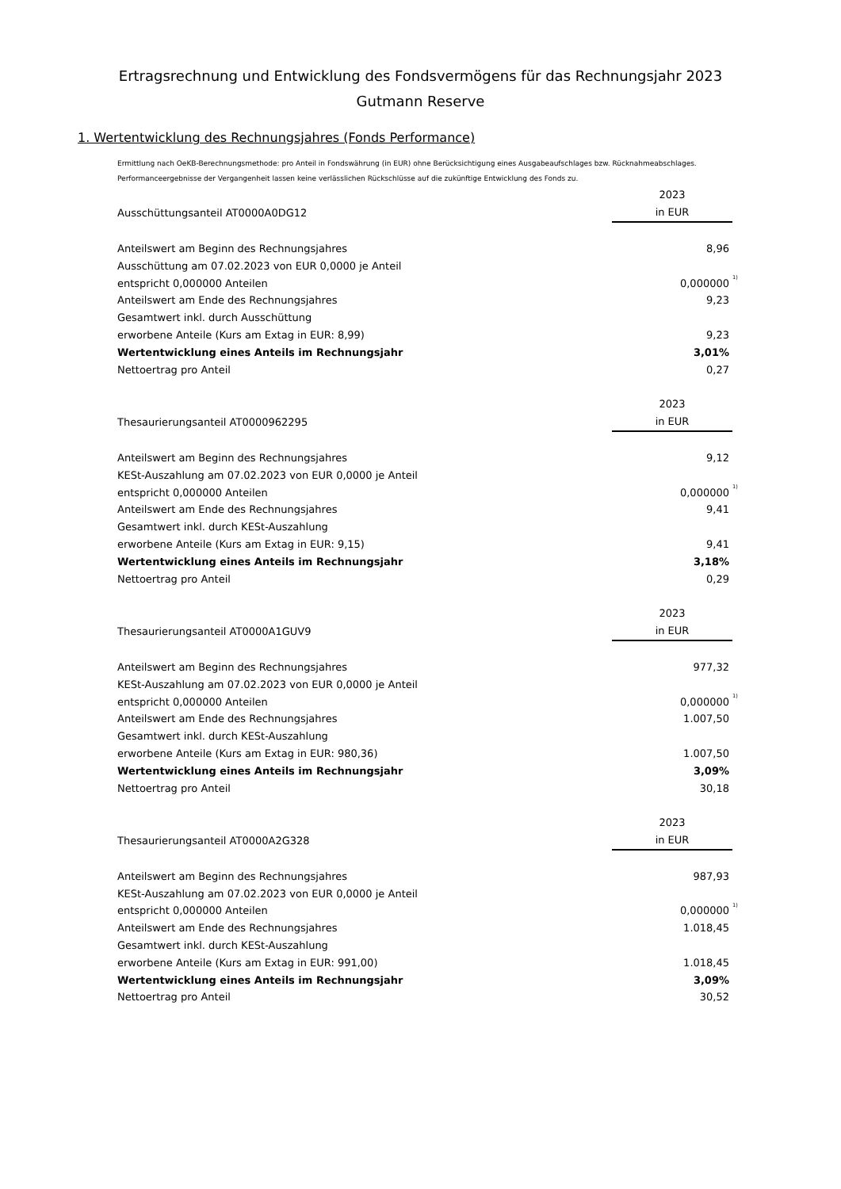Ertragsrechnung und Entwicklung des Fondsvermögens für das Rechnungsjahr 2023
Gutmann Reserve
1. Wertentwicklung des Rechnungsjahres (Fonds Performance)
Ermittlung nach OeKB-Berechnungsmethode: pro Anteil in Fondswährung (in EUR) ohne Berücksichtigung eines Ausgabeaufschlages bzw. Rücknahmeabschlages.
Performanceergebnisse der Vergangenheit lassen keine verlässlichen Rückschlüsse auf die zukünftige Entwicklung des Fonds zu.
| | 2023 | |
| Ausschüttungsanteil AT0000A0DG12 | in EUR | |
| Anteilswert am Beginn des Rechnungsjahres | 8,96 | |
| Ausschüttung am 07.02.2023 von EUR 0,0000 je Anteil | | |
| entspricht 0,000000 Anteilen | 0,000000 | <sup>1)</sup> |
| Anteilswert am Ende des Rechnungsjahres | 9,23 | |
| Gesamtwert inkl. durch Ausschüttung | | |
| erworbene Anteile (Kurs am Extag in EUR: 8,99) | 9,23 | |
| Wertentwicklung eines Anteils im Rechnungsjahr | 3,01% | |
| Nettoertrag pro Anteil | 0,27 | |
| | 2023 | |
| Thesaurierungsanteil AT0000962295 | in EUR | |
| Anteilswert am Beginn des Rechnungsjahres | 9,12 | |
| KESt-Auszahlung am 07.02.2023 von EUR 0,0000 je Anteil | | |
| entspricht 0,000000 Anteilen | 0,000000 | <sup>1)</sup> |
| Anteilswert am Ende des Rechnungsjahres | 9,41 | |
| Gesamtwert inkl. durch KESt-Auszahlung | | |
| erworbene Anteile (Kurs am Extag in EUR: 9,15) | 9,41 | |
| Wertentwicklung eines Anteils im Rechnungsjahr | 3,18% | |
| Nettoertrag pro Anteil | 0,29 | |
| | 2023 | |
| Thesaurierungsanteil AT0000A1GUV9 | in EUR | |
| Anteilswert am Beginn des Rechnungsjahres | 977,32 | |
| KESt-Auszahlung am 07.02.2023 von EUR 0,0000 je Anteil | | |
| entspricht 0,000000 Anteilen | 0,000000 | <sup>1)</sup> |
| Anteilswert am Ende des Rechnungsjahres | 1.007,50 | |
| Gesamtwert inkl. durch KESt-Auszahlung | | |
| erworbene Anteile (Kurs am Extag in EUR: 980,36) | 1.007,50 | |
| Wertentwicklung eines Anteils im Rechnungsjahr | 3,09% | |
| Nettoertrag pro Anteil | 30,18 | |
| | 2023 | |
| Thesaurierungsanteil AT0000A2G328 | in EUR | |
| Anteilswert am Beginn des Rechnungsjahres | 987,93 | |
| KESt-Auszahlung am 07.02.2023 von EUR 0,0000 je Anteil | | |
| entspricht 0,000000 Anteilen | 0,000000 | <sup>1)</sup> |
| Anteilswert am Ende des Rechnungsjahres | 1.018,45 | |
| Gesamtwert inkl. durch KESt-Auszahlung | | |
| erworbene Anteile (Kurs am Extag in EUR: 991,00) | 1.018,45 | |
| Wertentwicklung eines Anteils im Rechnungsjahr | 3,09% | |
| Nettoertrag pro Anteil | 30,52 | |